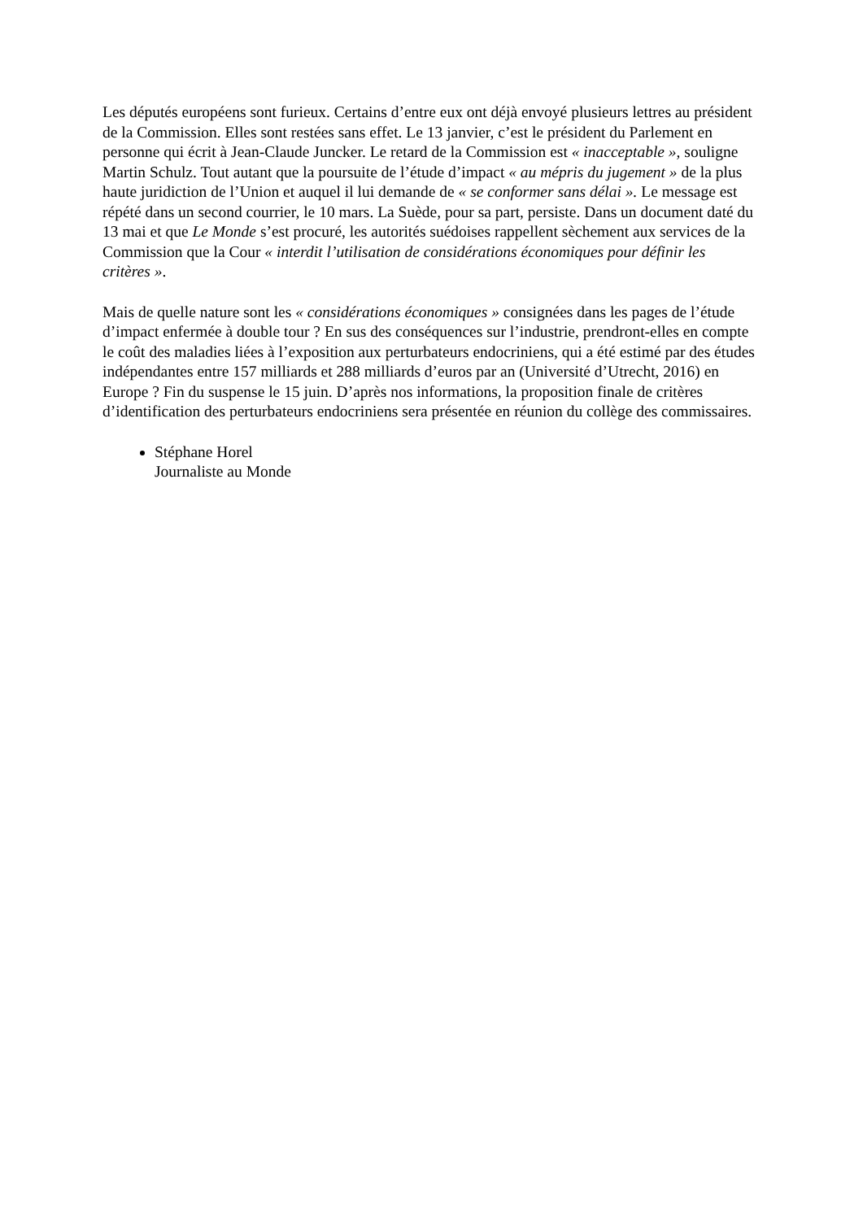Les députés européens sont furieux. Certains d’entre eux ont déjà envoyé plusieurs lettres au président de la Commission. Elles sont restées sans effet. Le 13 janvier, c’est le président du Parlement en personne qui écrit à Jean-Claude Juncker. Le retard de la Commission est « inacceptable », souligne Martin Schulz. Tout autant que la poursuite de l’étude d’impact « au mépris du jugement » de la plus haute juridiction de l’Union et auquel il lui demande de « se conformer sans délai ». Le message est répété dans un second courrier, le 10 mars. La Suède, pour sa part, persiste. Dans un document daté du 13 mai et que Le Monde s’est procuré, les autorités suédoises rappellent sèchement aux services de la Commission que la Cour « interdit l’utilisation de considérations économiques pour définir les critères ».
Mais de quelle nature sont les « considérations économiques » consignées dans les pages de l’étude d’impact enfermée à double tour ? En sus des conséquences sur l’industrie, prendront-elles en compte le coût des maladies liées à l’exposition aux perturbateurs endocriniens, qui a été estimé par des études indépendantes entre 157 milliards et 288 milliards d’euros par an (Université d’Utrecht, 2016) en Europe ? Fin du suspense le 15 juin. D’après nos informations, la proposition finale de critères d’identification des perturbateurs endocriniens sera présentée en réunion du collège des commissaires.
Stéphane Horel
Journaliste au Monde